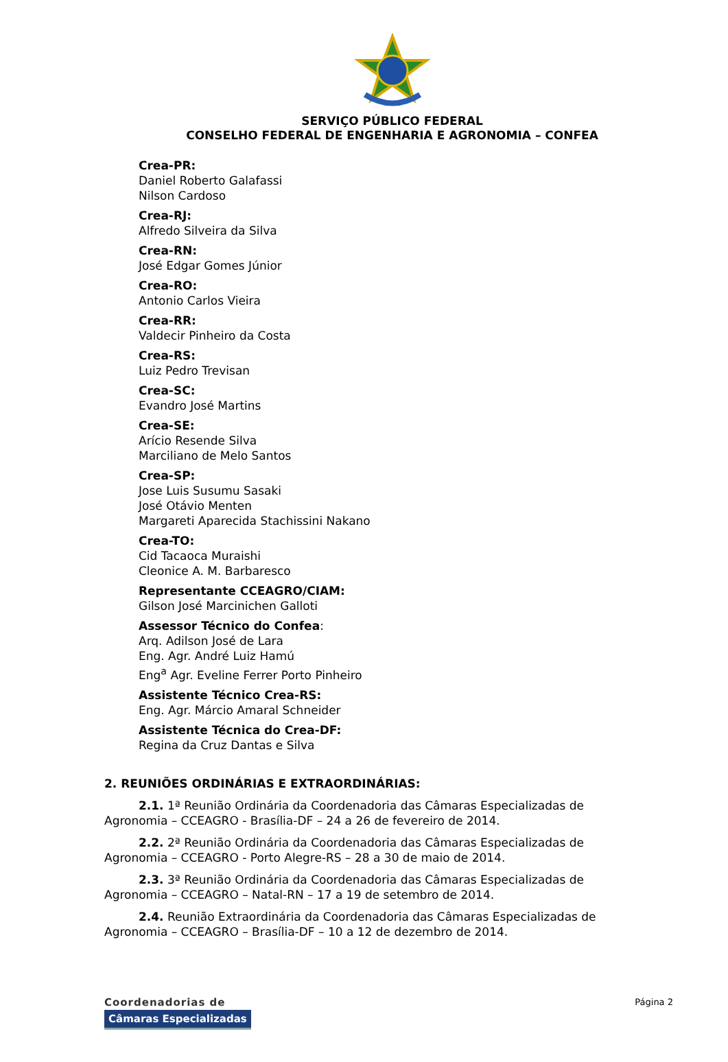SERVIÇO PÚBLICO FEDERAL
CONSELHO FEDERAL DE ENGENHARIA E AGRONOMIA – CONFEA
Crea-PR:
Daniel Roberto Galafassi
Nilson Cardoso
Crea-RJ:
Alfredo Silveira da Silva
Crea-RN:
José Edgar Gomes Júnior
Crea-RO:
Antonio Carlos Vieira
Crea-RR:
Valdecir Pinheiro da Costa
Crea-RS:
Luiz Pedro Trevisan
Crea-SC:
Evandro José Martins
Crea-SE:
Arício Resende Silva
Marciliano de Melo Santos
Crea-SP:
Jose Luis Susumu Sasaki
José Otávio Menten
Margareti Aparecida Stachissini Nakano
Crea-TO:
Cid Tacaoca Muraishi
Cleonice A. M. Barbaresco
Representante CCEAGRO/CIAM:
Gilson José Marcinichen Galloti
Assessor Técnico do Confea:
Arq. Adilson José de Lara
Eng. Agr. André Luiz Hamú
Eng<sup>a</sup> Agr. Eveline Ferrer Porto Pinheiro
Assistente Técnico Crea-RS:
Eng. Agr. Márcio Amaral Schneider
Assistente Técnica do Crea-DF:
Regina da Cruz Dantas e Silva
2. REUNIÕES ORDINÁRIAS E EXTRAORDINÁRIAS:
2.1. 1ª Reunião Ordinária da Coordenadoria das Câmaras Especializadas de Agronomia – CCEAGRO - Brasília-DF – 24 a 26 de fevereiro de 2014.
2.2. 2ª Reunião Ordinária da Coordenadoria das Câmaras Especializadas de Agronomia – CCEAGRO - Porto Alegre-RS – 28 a 30 de maio de 2014.
2.3. 3ª Reunião Ordinária da Coordenadoria das Câmaras Especializadas de Agronomia – CCEAGRO – Natal-RN – 17 a 19 de setembro de 2014.
2.4. Reunião Extraordinária da Coordenadoria das Câmaras Especializadas de Agronomia – CCEAGRO – Brasília-DF – 10 a 12 de dezembro de 2014.
Coordenadorias de
Câmaras Especializadas
Página 2